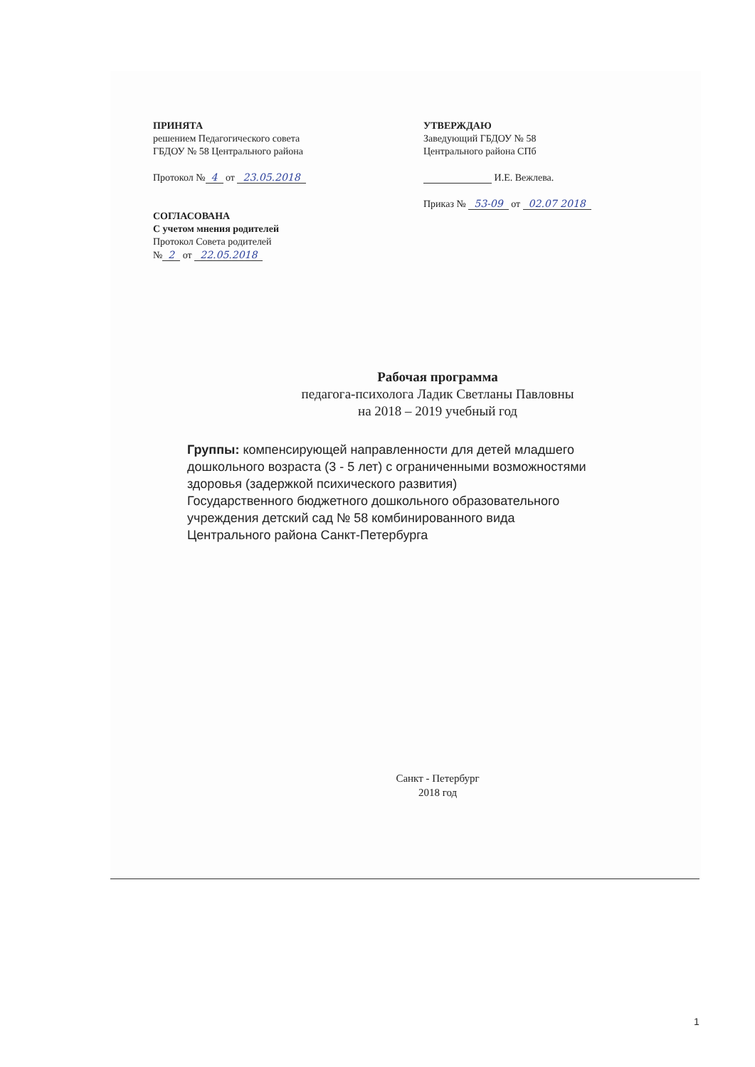ПРИНЯТА
решением Педагогического совета
ГБДОУ № 58 Центрального района
Протокол № 4 от 23.05.2018
СОГЛАСОВАНА
С учетом мнения родителей
Протокол Совета родителей
№ 2 от 22.05.2018
УТВЕРЖДАЮ
Заведующий ГБДОУ № 58
Центрального района СПб
И.Е. Вежлева.
Приказ № 53-09 от 02.07 2018
Рабочая программа
педагога-психолога Ладик Светланы Павловны
на 2018 – 2019 учебный год
Группы: компенсирующей направленности для детей младшего
дошкольного возраста (3 - 5 лет) с ограниченными возможностями
здоровья (задержкой психического развития)
Государственного бюджетного дошкольного образовательного
учреждения детский сад № 58 комбинированного вида
Центрального района Санкт-Петербурга
Санкт - Петербург
2018 год
1